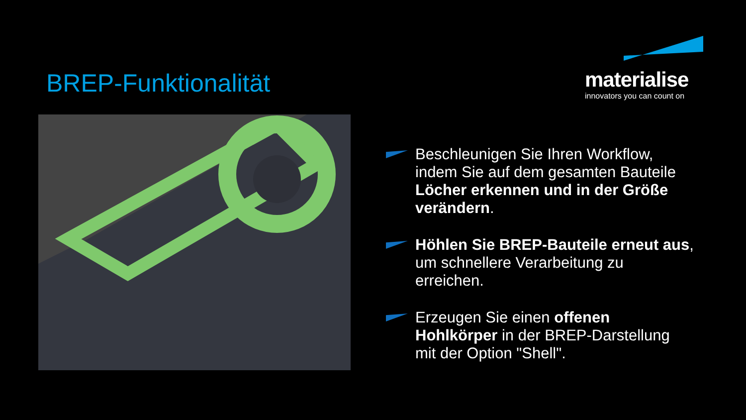BREP-Funktionalität
materialise
innovators you can count on
Beschleunigen Sie Ihren Workflow, indem Sie auf dem gesamten Bauteile Löcher erkennen und in der Größe verändern.
Höhlen Sie BREP-Bauteile erneut aus, um schnellere Verarbeitung zu erreichen.
Erzeugen Sie einen offenen Hohlkörper in der BREP-Darstellung mit der Option "Shell".